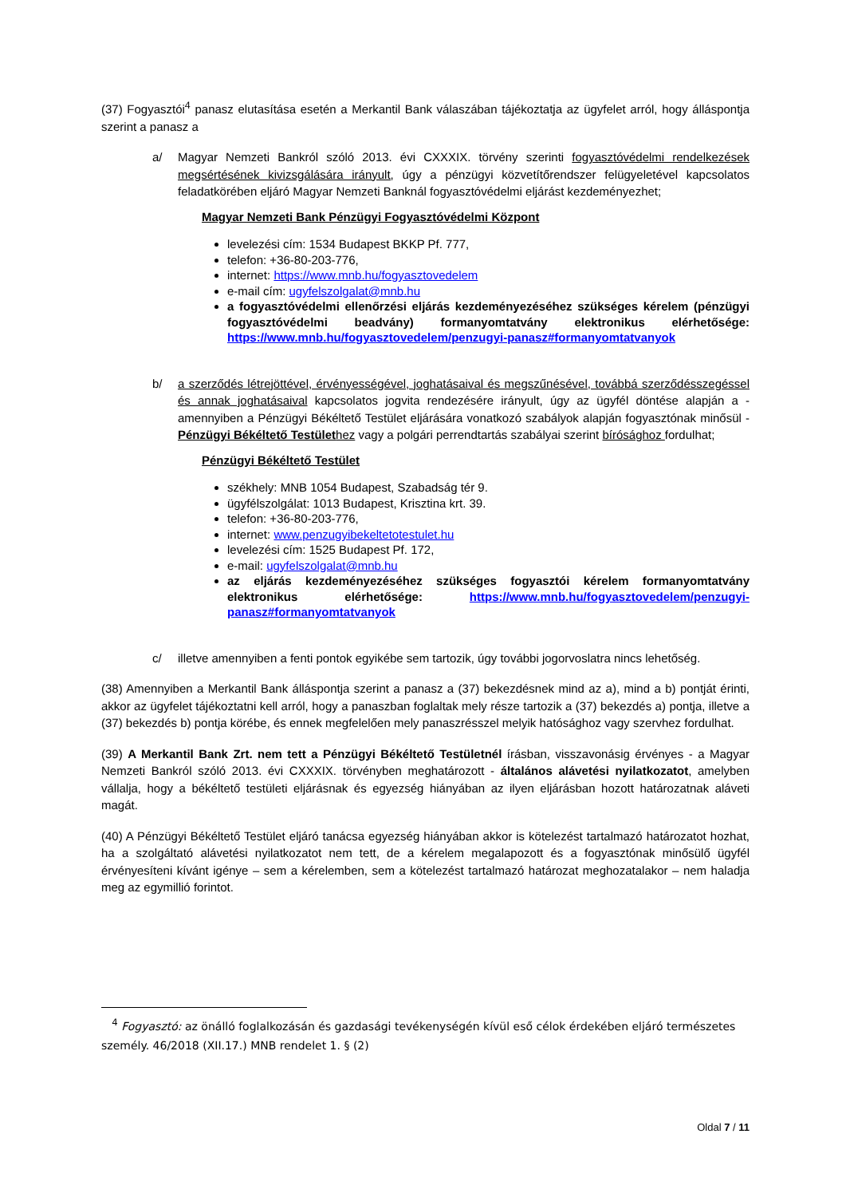(37) Fogyasztói<sup>4</sup> panasz elutasítása esetén a Merkantil Bank válaszában tájékoztatja az ügyfelet arról, hogy álláspontja szerint a panasz a
a/ Magyar Nemzeti Bankról szóló 2013. évi CXXXIX. törvény szerinti fogyasztóvédelmi rendelkezések megsértésének kivizsgálására irányult, úgy a pénzügyi közvetítőrendszer felügyeletével kapcsolatos feladatkörében eljáró Magyar Nemzeti Banknál fogyasztóvédelmi eljárást kezdeményezhet;
Magyar Nemzeti Bank Pénzügyi Fogyasztóvédelmi Központ
levelezési cím: 1534 Budapest BKKP Pf. 777,
telefon: +36-80-203-776,
internet: https://www.mnb.hu/fogyasztovedelem
e-mail cím: ugyfelszolgalat@mnb.hu
a fogyasztóvédelmi ellenőrzési eljárás kezdeményezéséhez szükséges kérelem (pénzügyi fogyasztóvédelmi beadvány) formanyomtatvány elektronikus elérhetősége: https://www.mnb.hu/fogyasztovedelem/penzugyi-panasz#formanyomtatvanyok
b/ a szerződés létrejöttével, érvényességével, joghatásaival és megszűnésével, továbbá szerződésszegéssel és annak joghatásaival kapcsolatos jogvita rendezésére irányult, úgy az ügyfél döntése alapján a - amennyiben a Pénzügyi Békéltető Testület eljárására vonatkozó szabályok alapján fogyasztónak minősül - Pénzügyi Békéltető Testülethez vagy a polgári perrendtartás szabályai szerint bírósághoz fordulhat;
Pénzügyi Békéltető Testület
székhely: MNB 1054 Budapest, Szabadság tér 9.
ügyfélszolgálat: 1013 Budapest, Krisztina krt. 39.
telefon: +36-80-203-776,
internet: www.penzugyibekeltetotestulet.hu
levelezési cím: 1525 Budapest Pf. 172,
e-mail: ugyfelszolgalat@mnb.hu
az eljárás kezdeményezéséhez szükséges fogyasztói kérelem formanyomtatvány elektronikus elérhetősége: https://www.mnb.hu/fogyasztovedelem/penzugyi-panasz#formanyomtatvanyok
c/ illetve amennyiben a fenti pontok egyikébe sem tartozik, úgy további jogorvoslatra nincs lehetőség.
(38) Amennyiben a Merkantil Bank álláspontja szerint a panasz a (37) bekezdésnek mind az a), mind a b) pontját érinti, akkor az ügyfelet tájékoztatni kell arról, hogy a panaszban foglaltak mely része tartozik a (37) bekezdés a) pontja, illetve a (37) bekezdés b) pontja körébe, és ennek megfelelően mely panaszrésszel melyik hatósághoz vagy szervhez fordulhat.
(39) A Merkantil Bank Zrt. nem tett a Pénzügyi Békéltető Testületnél írásban, visszavonásig érvényes - a Magyar Nemzeti Bankról szóló 2013. évi CXXXIX. törvényben meghatározott - általános alávetési nyilatkozatot, amelyben vállalja, hogy a békéltető testületi eljárásnak és egyezség hiányában az ilyen eljárásban hozott határozatnak aláveti magát.
(40) A Pénzügyi Békéltető Testület eljáró tanácsa egyezség hiányában akkor is kötelezést tartalmazó határozatot hozhat, ha a szolgáltató alávetési nyilatkozatot nem tett, de a kérelem megalapozott és a fogyasztónak minősülő ügyfél érvényesíteni kívánt igénye – sem a kérelemben, sem a kötelezést tartalmazó határozat meghozatalakor – nem haladja meg az egymillió forintot.
<sup>4</sup> Fogyasztó: az önálló foglalkozásán és gazdasági tevékenységén kívül eső célok érdekében eljáró természetes személy. 46/2018 (XII.17.) MNB rendelet 1. § (2)
Oldal 7 / 11